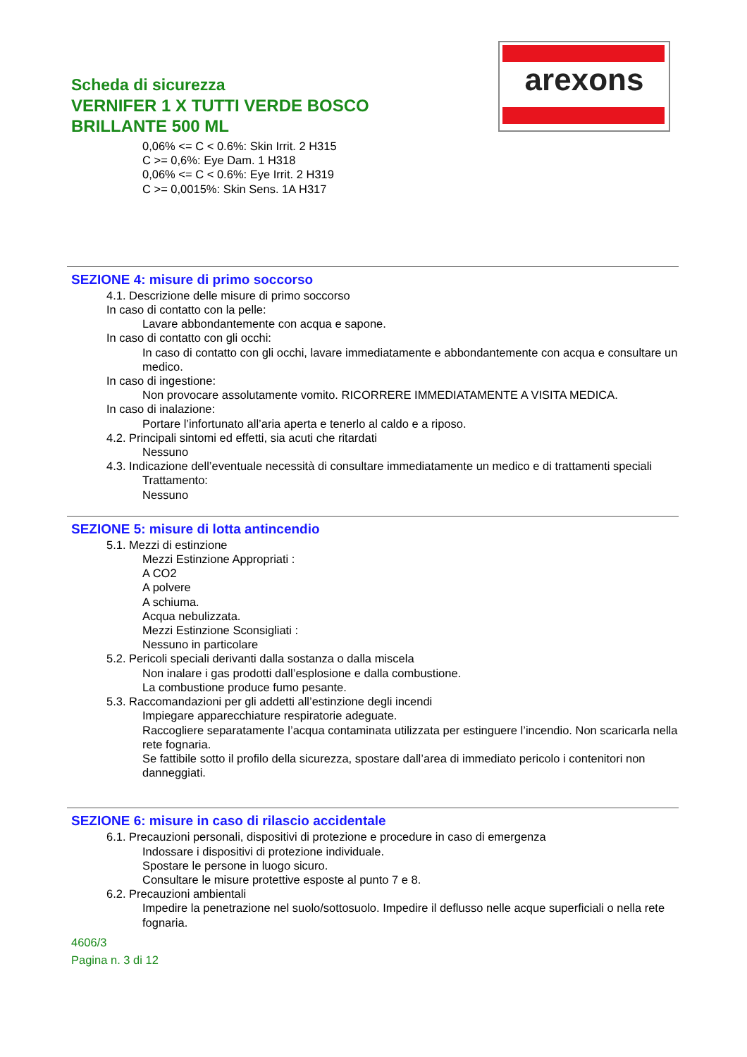arexons
Scheda di sicurezza
VERNIFER 1 X TUTTI VERDE BOSCO
BRILLANTE 500 ML
0,06% <= C < 0.6%: Skin Irrit. 2 H315
C >= 0,6%: Eye Dam. 1 H318
0,06% <= C < 0.6%: Eye Irrit. 2 H319
C >= 0,0015%: Skin Sens. 1A H317
SEZIONE 4: misure di primo soccorso
4.1. Descrizione delle misure di primo soccorso
In caso di contatto con la pelle:
Lavare abbondantemente con acqua e sapone.
In caso di contatto con gli occhi:
In caso di contatto con gli occhi, lavare immediatamente e abbondantemente con acqua e consultare un medico.
In caso di ingestione:
Non provocare assolutamente vomito. RICORRERE IMMEDIATAMENTE A VISITA MEDICA.
In caso di inalazione:
Portare l’infortunato all’aria aperta e tenerlo al caldo e a riposo.
4.2. Principali sintomi ed effetti, sia acuti che ritardati
Nessuno
4.3. Indicazione dell’eventuale necessità di consultare immediatamente un medico e di trattamenti speciali
Trattamento:
Nessuno
SEZIONE 5: misure di lotta antincendio
5.1. Mezzi di estinzione
Mezzi Estinzione Appropriati :
A CO2
A polvere
A schiuma.
Acqua nebulizzata.
Mezzi Estinzione Sconsigliati :
Nessuno in particolare
5.2. Pericoli speciali derivanti dalla sostanza o dalla miscela
Non inalare i gas prodotti dall’esplosione e dalla combustione.
La combustione produce fumo pesante.
5.3. Raccomandazioni per gli addetti all’estinzione degli incendi
Impiegare apparecchiature respiratorie adeguate.
Raccogliere separatamente l’acqua contaminata utilizzata per estinguere l’incendio. Non scaricarla nella rete fognaria.
Se fattibile sotto il profilo della sicurezza, spostare dall’area di immediato pericolo i contenitori non danneggiati.
SEZIONE 6: misure in caso di rilascio accidentale
6.1. Precauzioni personali, dispositivi di protezione e procedure in caso di emergenza
Indossare i dispositivi di protezione individuale.
Spostare le persone in luogo sicuro.
Consultare le misure protettive esposte al punto 7 e 8.
6.2. Precauzioni ambientali
Impedire la penetrazione nel suolo/sottosuolo. Impedire il deflusso nelle acque superficiali o nella rete fognaria.
4606/3
Pagina n. 3 di 12